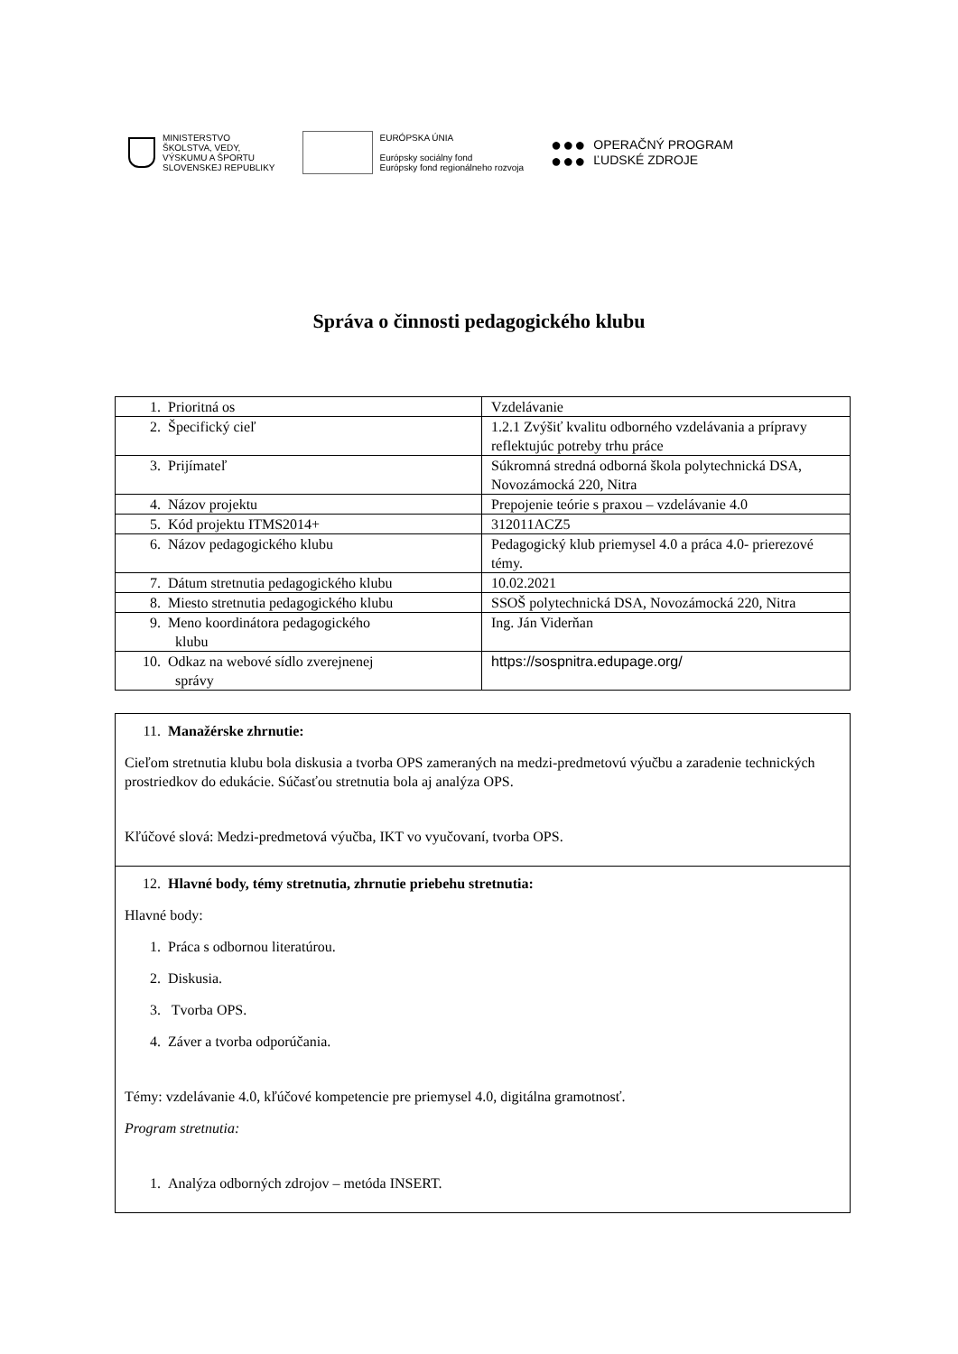MINISTERSTVO
ŠKOLSTVA, VEDY,
VÝSKUMU A ŠPORTU
SLOVENSKEJ REPUBLIKY
EURÓPSKA ÚNIA
Európsky sociálny fond
Európsky fond regionálneho rozvoja
●●●
●●●
OPERAČNÝ PROGRAM
ĽUDSKÉ ZDROJE
Správa o činnosti pedagogického klubu
| 1. Prioritná os | Vzdelávanie |
| 2. Špecifický cieľ | 1.2.1 Zvýšiť kvalitu odborného vzdelávania a prípravy reflektujúc potreby trhu práce |
| 3. Prijímateľ | Súkromná stredná odborná škola polytechnická DSA, Novozámocká 220, Nitra |
| 4. Názov projektu | Prepojenie teórie s praxou – vzdelávanie 4.0 |
| 5. Kód projektu ITMS2014+ | 312011ACZ5 |
| 6. Názov pedagogického klubu | Pedagogický klub priemysel 4.0 a práca 4.0- prierezové témy. |
| 7. Dátum stretnutia pedagogického klubu | 10.02.2021 |
| 8. Miesto stretnutia pedagogického klubu | SSOŠ polytechnická DSA, Novozámocká 220, Nitra |
| 9. Meno koordinátora pedagogického klubu | Ing. Ján Viderňan |
| 10. Odkaz na webové sídlo zverejnenej správy | https://sospnitra.edupage.org/ |
| 11. Manažérske zhrnutie: Cieľom stretnutia klubu bola diskusia a tvorba OPS zameraných na medzi-predmetovú výučbu a zaradenie technických prostriedkov do edukácie. Súčasťou stretnutia bola aj analýza OPS. Kľúčové slová: Medzi-predmetová výučba, IKT vo vyučovaní, tvorba OPS. |
| 12. Hlavné body, témy stretnutia, zhrnutie priebehu stretnutia: Hlavné body: 1. Práca s odbornou literatúrou. 2. Diskusia. 3. Tvorba OPS. 4. Záver a tvorba odporúčania. Témy: vzdelávanie 4.0, kľúčové kompetencie pre priemysel 4.0, digitálna gramotnosť. Program stretnutia: 1. Analýza odborných zdrojov – metóda INSERT. |